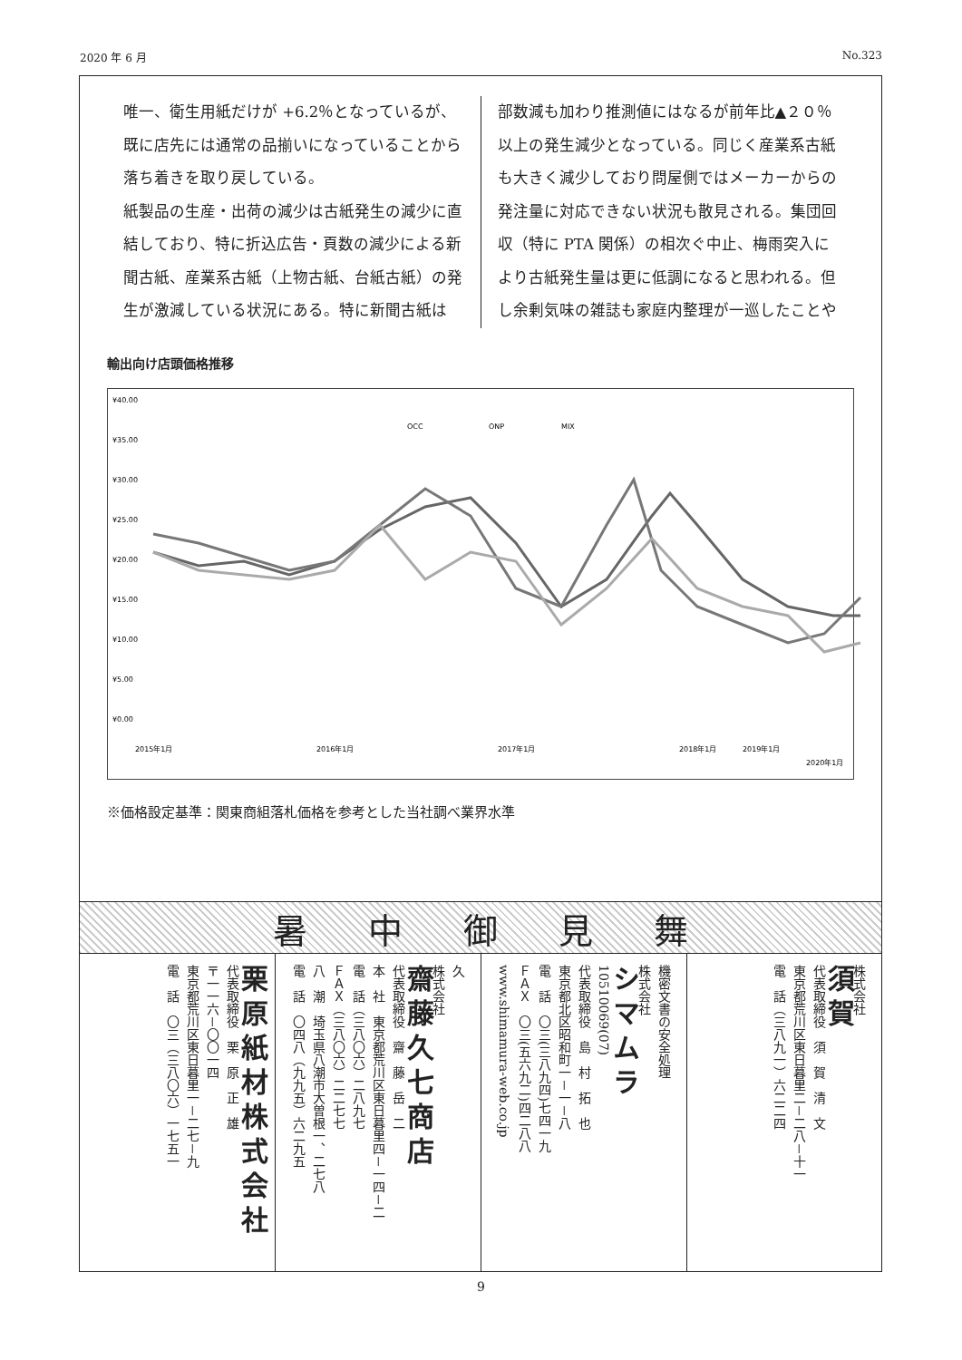2020 年 6 月 No.323
唯一、衛生用紙だけが +6.2％となっているが、既に店先には通常の品揃いになっていることから落ち着きを取り戻している。
紙製品の生産・出荷の減少は古紙発生の減少に直結しており、特に折込広告・頁数の減少による新聞古紙、産業系古紙（上物古紙、台紙古紙）の発生が激減している状況にある。特に新聞古紙は
部数減も加わり推測値にはなるが前年比▲２０％以上の発生減少となっている。同じく産業系古紙も大きく減少しており問屋側ではメーカーからの発注量に対応できない状況も散見される。集団回収（特に PTA 関係）の相次ぐ中止、梅雨突入により古紙発生量は更に低調になると思われる。但し余剰気味の雑誌も家庭内整理が一巡したことや
輸出向け店頭価格推移
¥40.00
¥35.00
¥30.00
¥25.00
¥20.00
¥15.00
¥10.00
¥5.00
¥0.00
OCC
ONP
MIX
2015年1月
2016年1月
2017年1月
2018年1月
2019年1月
2020年1月
※価格設定基準：関東商組落札価格を参考とした当社調べ業界水準
暑中御見舞
栗原紙材株式会社
代表取締役　栗　原　正　雄
〒一一六－〇〇一四
東京都荒川区東日暮里一－二七－九
電　話　〇三（三八〇六）一七五一
久
株式会社
齋藤久七商店
代表取締役　齋　藤　岳　二
本　社　東京都荒川区東日暮里四－一四－二
電　話（三八〇六）二八九七
ＦＡＸ（三八〇六）二二七七
八　潮　埼玉県八潮市大曽根一、二七八
電　話　〇四八（九九五）六二九五
機密文書の安全処理
株式会社
シマムラ
10510069(07)
代表取締役　島　村　拓　也
東京都北区昭和町一－一－八
電　話　〇三(三八九四)七四一九
ＦＡＸ　〇三(五六九二)四二八八
www.shimamura-web.co.jp
株式会社
須賀
代表取締役　須　賀　清　文
東京都荒川区東日暮里二－二八－十一
電　話（三八九一）六二二四
9